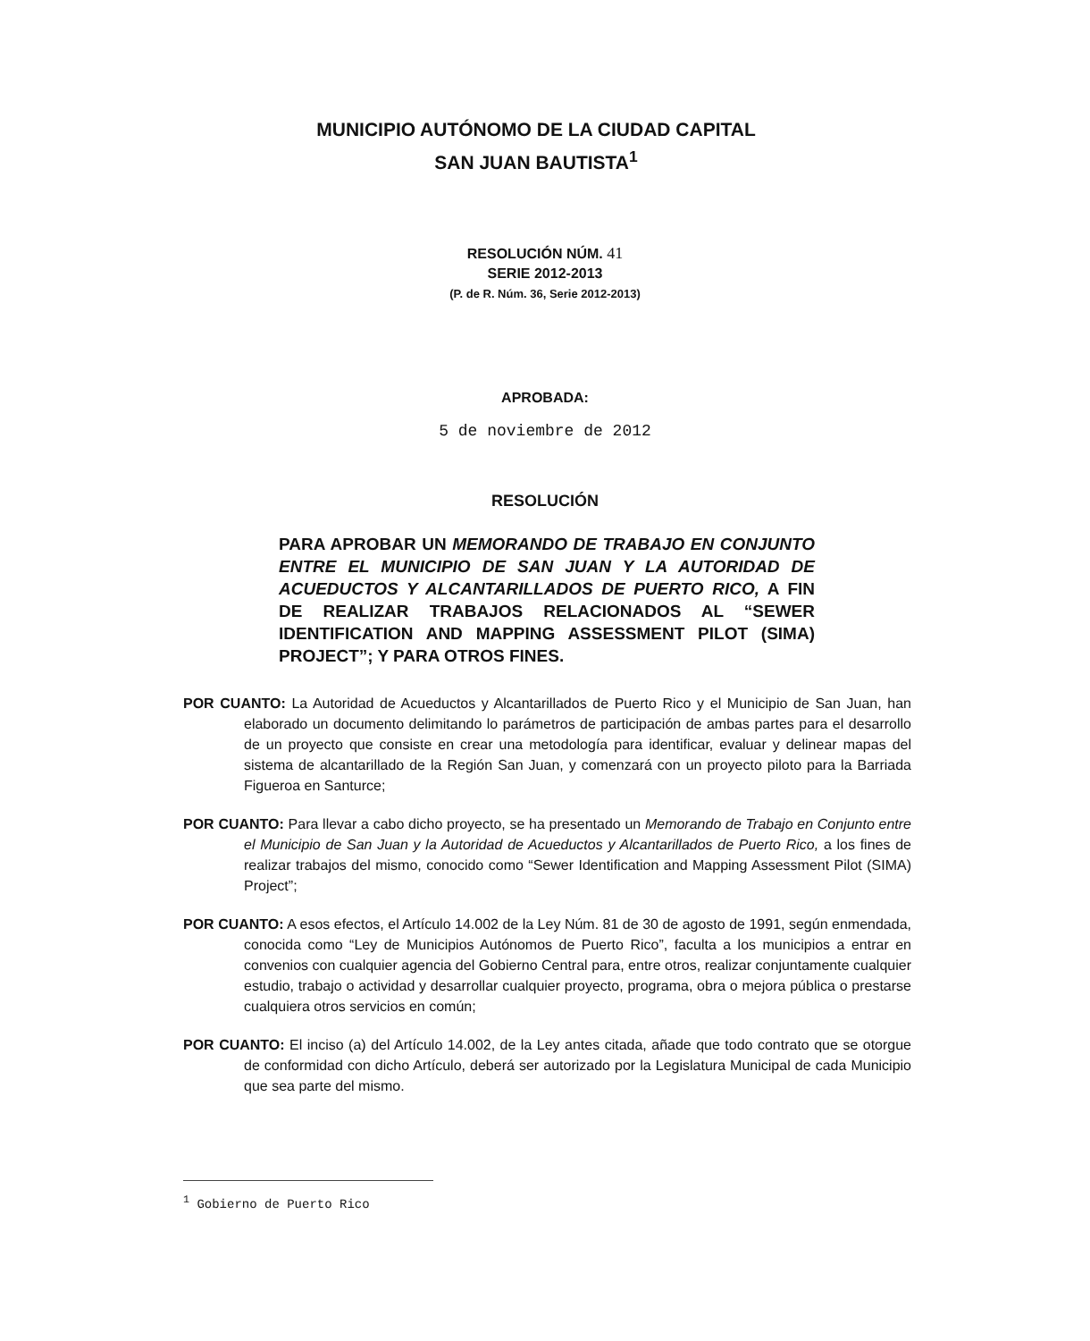MUNICIPIO AUTÓNOMO DE LA CIUDAD CAPITAL
SAN JUAN BAUTISTA<sup>1</sup>
RESOLUCIÓN NÚM. 41
SERIE 2012-2013
(P. de R. Núm. 36, Serie 2012-2013)
APROBADA:
5 de noviembre de 2012
RESOLUCIÓN
PARA APROBAR UN MEMORANDO DE TRABAJO EN CONJUNTO ENTRE EL MUNICIPIO DE SAN JUAN Y LA AUTORIDAD DE ACUEDUCTOS Y ALCANTARILLADOS DE PUERTO RICO, A FIN DE REALIZAR TRABAJOS RELACIONADOS AL “SEWER IDENTIFICATION AND MAPPING ASSESSMENT PILOT (SIMA) PROJECT”; Y PARA OTROS FINES.
POR CUANTO: La Autoridad de Acueductos y Alcantarillados de Puerto Rico y el Municipio de San Juan, han elaborado un documento delimitando lo parámetros de participación de ambas partes para el desarrollo de un proyecto que consiste en crear una metodología para identificar, evaluar y delinear mapas del sistema de alcantarillado de la Región San Juan, y comenzará con un proyecto piloto para la Barriada Figueroa en Santurce;
POR CUANTO: Para llevar a cabo dicho proyecto, se ha presentado un Memorando de Trabajo en Conjunto entre el Municipio de San Juan y la Autoridad de Acueductos y Alcantarillados de Puerto Rico, a los fines de realizar trabajos del mismo, conocido como “Sewer Identification and Mapping Assessment Pilot (SIMA) Project”;
POR CUANTO: A esos efectos, el Artículo 14.002 de la Ley Núm. 81 de 30 de agosto de 1991, según enmendada, conocida como “Ley de Municipios Autónomos de Puerto Rico”, faculta a los municipios a entrar en convenios con cualquier agencia del Gobierno Central para, entre otros, realizar conjuntamente cualquier estudio, trabajo o actividad y desarrollar cualquier proyecto, programa, obra o mejora pública o prestarse cualquiera otros servicios en común;
POR CUANTO: El inciso (a) del Artículo 14.002, de la Ley antes citada, añade que todo contrato que se otorgue de conformidad con dicho Artículo, deberá ser autorizado por la Legislatura Municipal de cada Municipio que sea parte del mismo.
<sup>1</sup> Gobierno de Puerto Rico